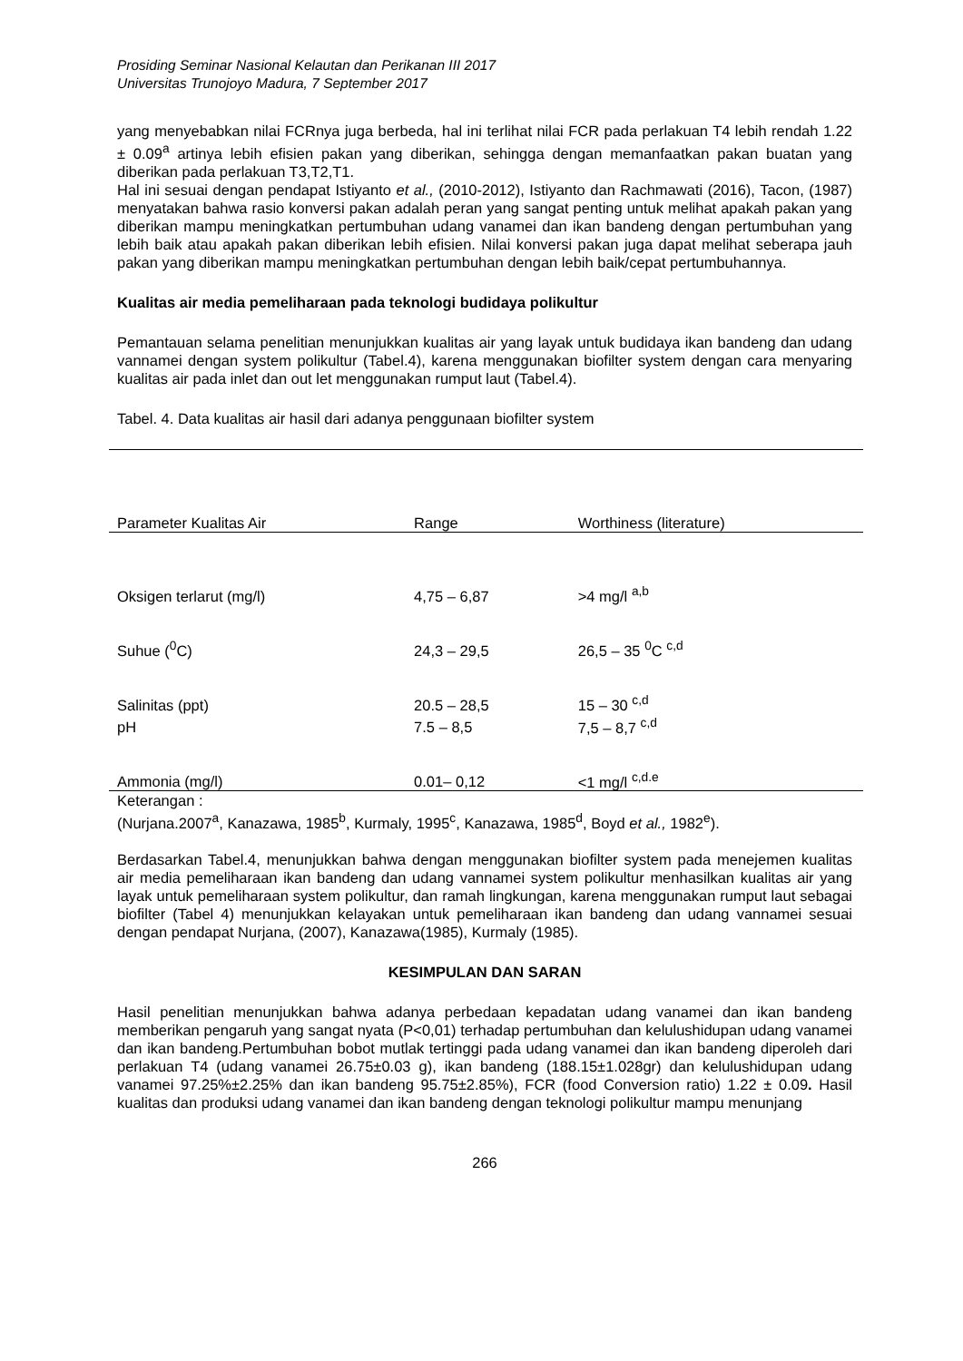Prosiding Seminar Nasional Kelautan dan Perikanan III 2017
Universitas Trunojoyo Madura, 7 September 2017
yang menyebabkan nilai FCRnya juga berbeda, hal ini terlihat nilai FCR pada perlakuan T4 lebih rendah 1.22 ± 0.09<sup>a</sup> artinya lebih efisien pakan yang diberikan, sehingga dengan memanfaatkan pakan buatan yang diberikan pada perlakuan T3,T2,T1.
Hal ini sesuai dengan pendapat Istiyanto et al., (2010-2012), Istiyanto dan Rachmawati (2016), Tacon, (1987) menyatakan bahwa rasio konversi pakan adalah peran yang sangat penting untuk melihat apakah pakan yang diberikan mampu meningkatkan pertumbuhan udang vanamei dan ikan bandeng dengan pertumbuhan yang lebih baik atau apakah pakan diberikan lebih efisien. Nilai konversi pakan juga dapat melihat seberapa jauh pakan yang diberikan mampu meningkatkan pertumbuhan dengan lebih baik/cepat pertumbuhannya.
Kualitas air media pemeliharaan pada teknologi budidaya polikultur
Pemantauan selama penelitian menunjukkan kualitas air yang layak untuk budidaya ikan bandeng dan udang vannamei dengan system polikultur (Tabel.4), karena menggunakan biofilter system dengan cara menyaring kualitas air pada inlet dan out let menggunakan rumput laut (Tabel.4).
Tabel. 4. Data kualitas air hasil dari adanya penggunaan biofilter system
| Parameter Kualitas Air | Range | Worthiness (literature) |
| --- | --- | --- |
| Oksigen terlarut (mg/l) | 4,75 – 6,87 | >4 mg/l <sup>a,b</sup> |
| Suhue (<sup>0</sup>C) | 24,3 – 29,5 | 26,5 – 35 <sup>0</sup>C <sup>c,d</sup> |
| Salinitas (ppt) | 20.5 – 28,5 | 15 – 30 <sup>c,d</sup> |
| pH | 7.5 – 8,5 | 7,5 – 8,7 <sup>c,d</sup> |
| Ammonia (mg/l) | 0.01– 0,12 | <1 mg/l <sup>c,d.e</sup> |
Keterangan :
(Nurjana.2007<sup>a</sup>, Kanazawa, 1985<sup>b</sup>, Kurmaly, 1995<sup>c</sup>, Kanazawa, 1985<sup>d</sup>, Boyd et al., 1982<sup>e</sup>).
Berdasarkan Tabel.4, menunjukkan bahwa dengan menggunakan biofilter system pada menejemen kualitas air media pemeliharaan ikan bandeng dan udang vannamei system polikultur menhasilkan kualitas air yang layak untuk pemeliharaan system polikultur, dan ramah lingkungan, karena menggunakan rumput laut sebagai biofilter (Tabel 4) menunjukkan kelayakan untuk pemeliharaan ikan bandeng dan udang vannamei sesuai dengan pendapat Nurjana, (2007), Kanazawa(1985), Kurmaly (1985).
KESIMPULAN DAN SARAN
Hasil penelitian menunjukkan bahwa adanya perbedaan kepadatan udang vanamei dan ikan bandeng memberikan pengaruh yang sangat nyata (P<0,01) terhadap pertumbuhan dan kelulushidupan udang vanamei dan ikan bandeng.Pertumbuhan bobot mutlak tertinggi pada udang vanamei dan ikan bandeng diperoleh dari perlakuan T4 (udang vanamei 26.75±0.03 g), ikan bandeng (188.15±1.028gr) dan kelulushidupan udang vanamei 97.25%±2.25% dan ikan bandeng 95.75±2.85%), FCR (food Conversion ratio) 1.22 ± 0.09. Hasil kualitas dan produksi udang vanamei dan ikan bandeng dengan teknologi polikultur mampu menunjang
266